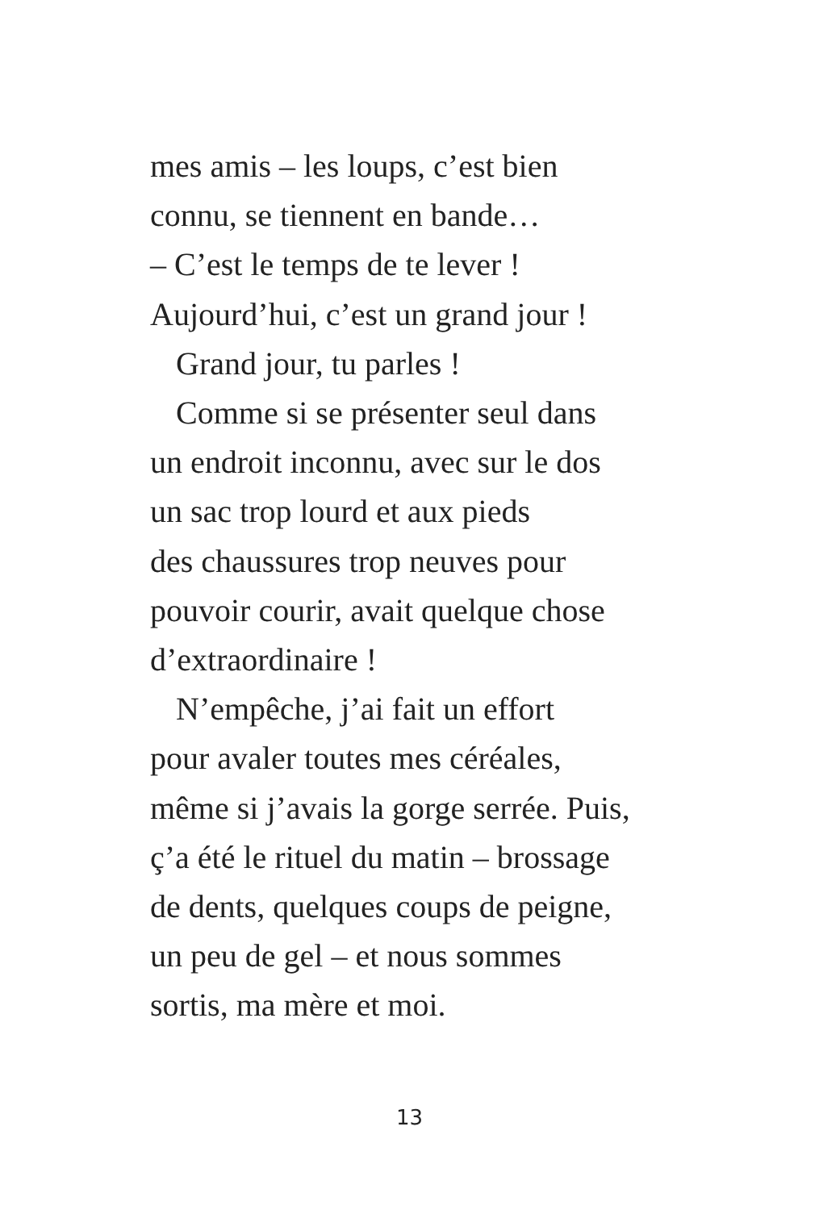mes amis – les loups, c’est bien
connu, se tiennent en bande…
– C’est le temps de te lever !
Aujourd’hui, c’est un grand jour !
Grand jour, tu parles !
Comme si se présenter seul dans
un endroit inconnu, avec sur le dos
un sac trop lourd et aux pieds
des chaussures trop neuves pour
pouvoir courir, avait quelque chose
d’extraordinaire !
N’empêche, j’ai fait un effort
pour avaler toutes mes céréales,
même si j’avais la gorge serrée. Puis,
ç’a été le rituel du matin – brossage
de dents, quelques coups de peigne,
un peu de gel – et nous sommes
sortis, ma mère et moi.
13